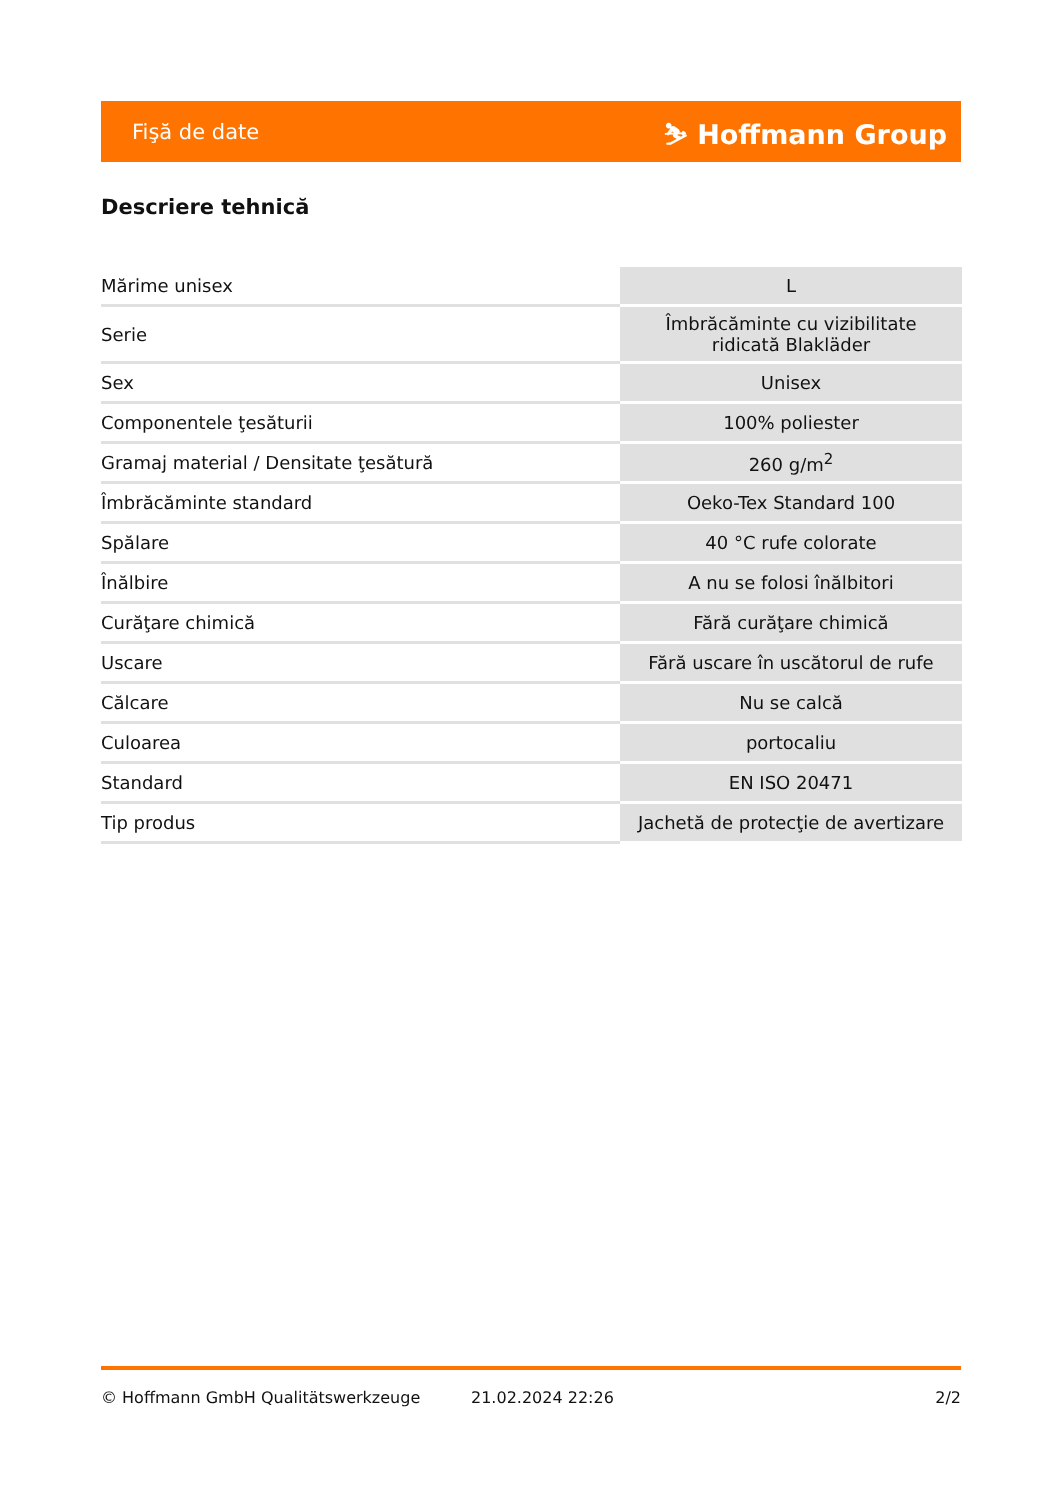Fişă de date ⛷ Hoffmann Group
Descriere tehnică
| Mărime unisex | L |
| Serie | Îmbrăcăminte cu vizibilitate ridicată Blakläder |
| Sex | Unisex |
| Componentele ţesăturii | 100% poliester |
| Gramaj material / Densitate ţesătură | 260 g/m<sup>2</sup> |
| Îmbrăcăminte standard | Oeko-Tex Standard 100 |
| Spălare | 40 °C rufe colorate |
| Înălbire | A nu se folosi înălbitori |
| Curăţare chimică | Fără curăţare chimică |
| Uscare | Fără uscare în uscătorul de rufe |
| Călcare | Nu se calcă |
| Culoarea | portocaliu |
| Standard | EN ISO 20471 |
| Tip produs | Jachetă de protecţie de avertizare |
© Hoffmann GmbH Qualitätswerkzeuge 21.02.2024 22:26 2/2